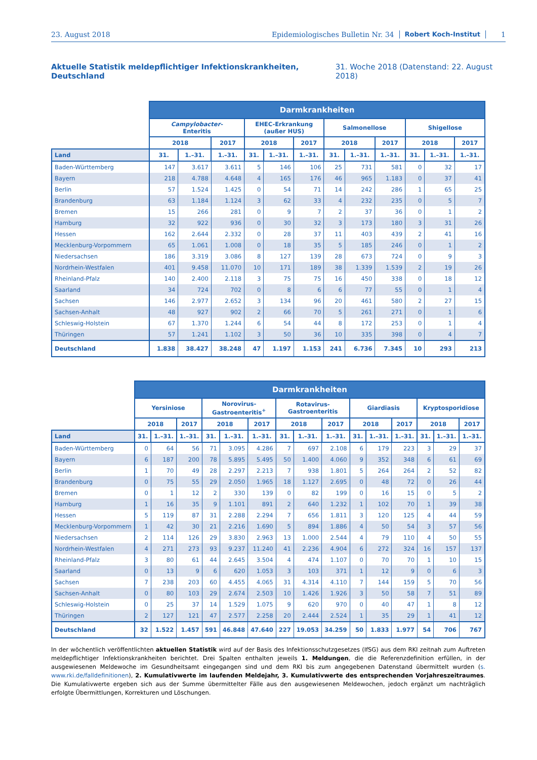23. August 2018 Epidemiologisches Bulletin Nr. 34 Robert Koch-Institut 1
Aktuelle Statistik meldepflichtiger Infektionskrankheiten, Deutschland 31. Woche 2018 (Datenstand: 22. August 2018)
| | Darmkrankheiten | | | | | | | | | | | |
| --- | --- | --- | --- | --- | --- | --- | --- | --- | --- | --- | --- | --- |
| | Campylobacter- Enteritis | | | EHEC-Erkrankung (außer HUS) | | | Salmonellose | | | Shigellose | | |
| | 2018 | | 2017 | 2018 | | 2017 | 2018 | | 2017 | 2018 | | 2017 |
| Land | 31. | 1.–31. | 1.–31. | 31. | 1.–31. | 1.–31. | 31. | 1.–31. | 1.–31. | 31. | 1.–31. | 1.–31. |
| Baden-Württemberg | 147 | 3.617 | 3.611 | 5 | 146 | 106 | 25 | 731 | 581 | 0 | 32 | 17 |
| Bayern | 218 | 4.788 | 4.648 | 4 | 165 | 176 | 46 | 965 | 1.183 | 0 | 37 | 41 |
| Berlin | 57 | 1.524 | 1.425 | 0 | 54 | 71 | 14 | 242 | 286 | 1 | 65 | 25 |
| Brandenburg | 63 | 1.184 | 1.124 | 3 | 62 | 33 | 4 | 232 | 235 | 0 | 5 | 7 |
| Bremen | 15 | 266 | 281 | 0 | 9 | 7 | 2 | 37 | 36 | 0 | 1 | 2 |
| Hamburg | 32 | 922 | 936 | 0 | 30 | 32 | 3 | 173 | 180 | 3 | 31 | 26 |
| Hessen | 162 | 2.644 | 2.332 | 0 | 28 | 37 | 11 | 403 | 439 | 2 | 41 | 16 |
| Mecklenburg-Vorpommern | 65 | 1.061 | 1.008 | 0 | 18 | 35 | 5 | 185 | 246 | 0 | 1 | 2 |
| Niedersachsen | 186 | 3.319 | 3.086 | 8 | 127 | 139 | 28 | 673 | 724 | 0 | 9 | 3 |
| Nordrhein-Westfalen | 401 | 9.458 | 11.070 | 10 | 171 | 189 | 38 | 1.339 | 1.539 | 2 | 19 | 26 |
| Rheinland-Pfalz | 140 | 2.400 | 2.118 | 3 | 75 | 75 | 16 | 450 | 338 | 0 | 18 | 12 |
| Saarland | 34 | 724 | 702 | 0 | 8 | 6 | 6 | 77 | 55 | 0 | 1 | 4 |
| Sachsen | 146 | 2.977 | 2.652 | 3 | 134 | 96 | 20 | 461 | 580 | 2 | 27 | 15 |
| Sachsen-Anhalt | 48 | 927 | 902 | 2 | 66 | 70 | 5 | 261 | 271 | 0 | 1 | 6 |
| Schleswig-Holstein | 67 | 1.370 | 1.244 | 6 | 54 | 44 | 8 | 172 | 253 | 0 | 1 | 4 |
| Thüringen | 57 | 1.241 | 1.102 | 3 | 50 | 36 | 10 | 335 | 398 | 0 | 4 | 7 |
| Deutschland | 1.838 | 38.427 | 38.248 | 47 | 1.197 | 1.153 | 241 | 6.736 | 7.345 | 10 | 293 | 213 |
| | Darmkrankheiten | | | | | | | | | | | | | | |
| --- | --- | --- | --- | --- | --- | --- | --- | --- | --- | --- | --- | --- | --- | --- | --- |
| | Yersiniose | | | Norovirus- Gastroenteritis<sup>+</sup> | | | Rotavirus- Gastroenteritis | | | Giardiasis | | | Kryptosporidiose | | |
| | 2018 | | 2017 | 2018 | | 2017 | 2018 | | 2017 | 2018 | | 2017 | 2018 | | 2017 |
| Land | 31. | 1.–31. | 1.–31. | 31. | 1.–31. | 1.–31. | 31. | 1.–31. | 1.–31. | 31. | 1.–31. | 1.–31. | 31. | 1.–31. | 1.–31. |
| Baden-Württemberg | 0 | 64 | 56 | 71 | 3.095 | 4.286 | 7 | 697 | 2.108 | 6 | 179 | 223 | 3 | 29 | 37 |
| Bayern | 6 | 187 | 200 | 78 | 5.895 | 5.495 | 50 | 1.400 | 4.060 | 9 | 352 | 348 | 6 | 61 | 69 |
| Berlin | 1 | 70 | 49 | 28 | 2.297 | 2.213 | 7 | 938 | 1.801 | 5 | 264 | 264 | 2 | 52 | 82 |
| Brandenburg | 0 | 75 | 55 | 29 | 2.050 | 1.965 | 18 | 1.127 | 2.695 | 0 | 48 | 72 | 0 | 26 | 44 |
| Bremen | 0 | 1 | 12 | 2 | 330 | 139 | 0 | 82 | 199 | 0 | 16 | 15 | 0 | 5 | 2 |
| Hamburg | 1 | 16 | 35 | 9 | 1.101 | 891 | 2 | 640 | 1.232 | 1 | 102 | 70 | 1 | 39 | 38 |
| Hessen | 5 | 119 | 87 | 31 | 2.288 | 2.294 | 7 | 656 | 1.811 | 3 | 120 | 125 | 4 | 44 | 59 |
| Mecklenburg-Vorpommern | 1 | 42 | 30 | 21 | 2.216 | 1.690 | 5 | 894 | 1.886 | 4 | 50 | 54 | 3 | 57 | 56 |
| Niedersachsen | 2 | 114 | 126 | 29 | 3.830 | 2.963 | 13 | 1.000 | 2.544 | 4 | 79 | 110 | 4 | 50 | 55 |
| Nordrhein-Westfalen | 4 | 271 | 273 | 93 | 9.237 | 11.240 | 41 | 2.236 | 4.904 | 6 | 272 | 324 | 16 | 157 | 137 |
| Rheinland-Pfalz | 3 | 80 | 61 | 44 | 2.645 | 3.504 | 4 | 474 | 1.107 | 0 | 70 | 70 | 1 | 10 | 15 |
| Saarland | 0 | 13 | 9 | 6 | 620 | 1.053 | 3 | 103 | 371 | 1 | 12 | 9 | 0 | 6 | 3 |
| Sachsen | 7 | 238 | 203 | 60 | 4.455 | 4.065 | 31 | 4.314 | 4.110 | 7 | 144 | 159 | 5 | 70 | 56 |
| Sachsen-Anhalt | 0 | 80 | 103 | 29 | 2.674 | 2.503 | 10 | 1.426 | 1.926 | 3 | 50 | 58 | 7 | 51 | 89 |
| Schleswig-Holstein | 0 | 25 | 37 | 14 | 1.529 | 1.075 | 9 | 620 | 970 | 0 | 40 | 47 | 1 | 8 | 12 |
| Thüringen | 2 | 127 | 121 | 47 | 2.577 | 2.258 | 20 | 2.444 | 2.524 | 1 | 35 | 29 | 1 | 41 | 12 |
| Deutschland | 32 | 1.522 | 1.457 | 591 | 46.848 | 47.640 | 227 | 19.053 | 34.259 | 50 | 1.833 | 1.977 | 54 | 706 | 767 |
In der wöchentlich veröffentlichten aktuellen Statistik wird auf der Basis des Infektionsschutzgesetzes (IfSG) aus dem RKI zeitnah zum Auftreten meldepflichtiger Infektionskrankheiten berichtet. Drei Spalten enthalten jeweils 1. Meldungen, die die Referenzdefinition erfüllen, in der ausgewiesenen Meldewoche im Gesundheitsamt eingegangen sind und dem RKI bis zum angegebenen Datenstand übermittelt wurden (s. www.rki.de/falldefinitionen), 2. Kumulativwerte im laufenden Meldejahr, 3. Kumulativwerte des entsprechenden Vorjahreszeitraumes. Die Kumulativwerte ergeben sich aus der Summe übermittelter Fälle aus den ausgewiesenen Meldewochen, jedoch ergänzt um nachträglich erfolgte Übermittlungen, Korrekturen und Löschungen.